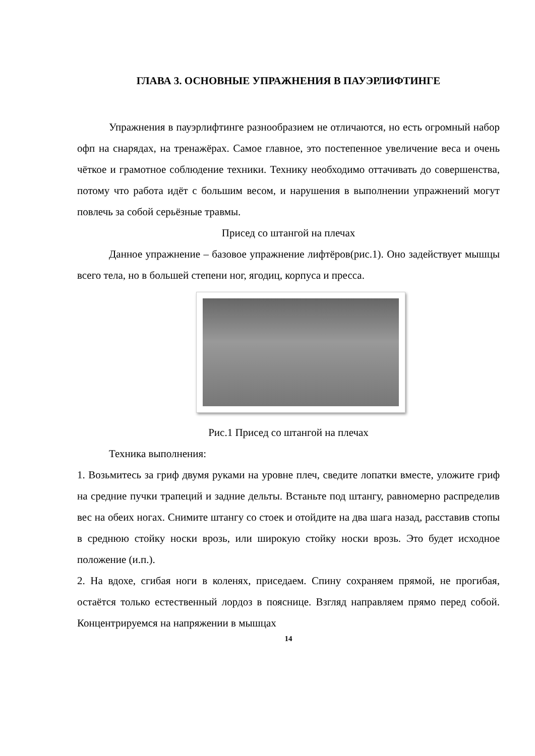ГЛАВА 3. ОСНОВНЫЕ УПРАЖНЕНИЯ В ПАУЭРЛИФТИНГЕ
Упражнения в пауэрлифтинге разнообразием не отличаются, но есть огромный набор офп на снарядах, на тренажёрах. Самое главное, это постепенное увеличение веса и очень чёткое и грамотное соблюдение техники. Технику необходимо оттачивать до совершенства, потому что работа идёт с большим весом, и нарушения в выполнении упражнений могут повлечь за собой серьёзные травмы.
Присед со штангой на плечах
Данное упражнение – базовое упражнение лифтёров(рис.1). Оно задействует мышцы всего тела, но в большей степени ног, ягодиц, корпуса и пресса.
Рис.1 Присед со штангой на плечах
Техника выполнения:
1. Возьмитесь за гриф двумя руками на уровне плеч, сведите лопатки вместе, уложите гриф на средние пучки трапеций и задние дельты. Встаньте под штангу, равномерно распределив вес на обеих ногах. Снимите штангу со стоек и отойдите на два шага назад, расставив стопы в среднюю стойку носки врозь, или широкую стойку носки врозь. Это будет исходное положение (и.п.).
2. На вдохе, сгибая ноги в коленях, приседаем. Спину сохраняем прямой, не прогибая, остаётся только естественный лордоз в пояснице. Взгляд направляем прямо перед собой. Концентрируемся на напряжении в мышцах
14